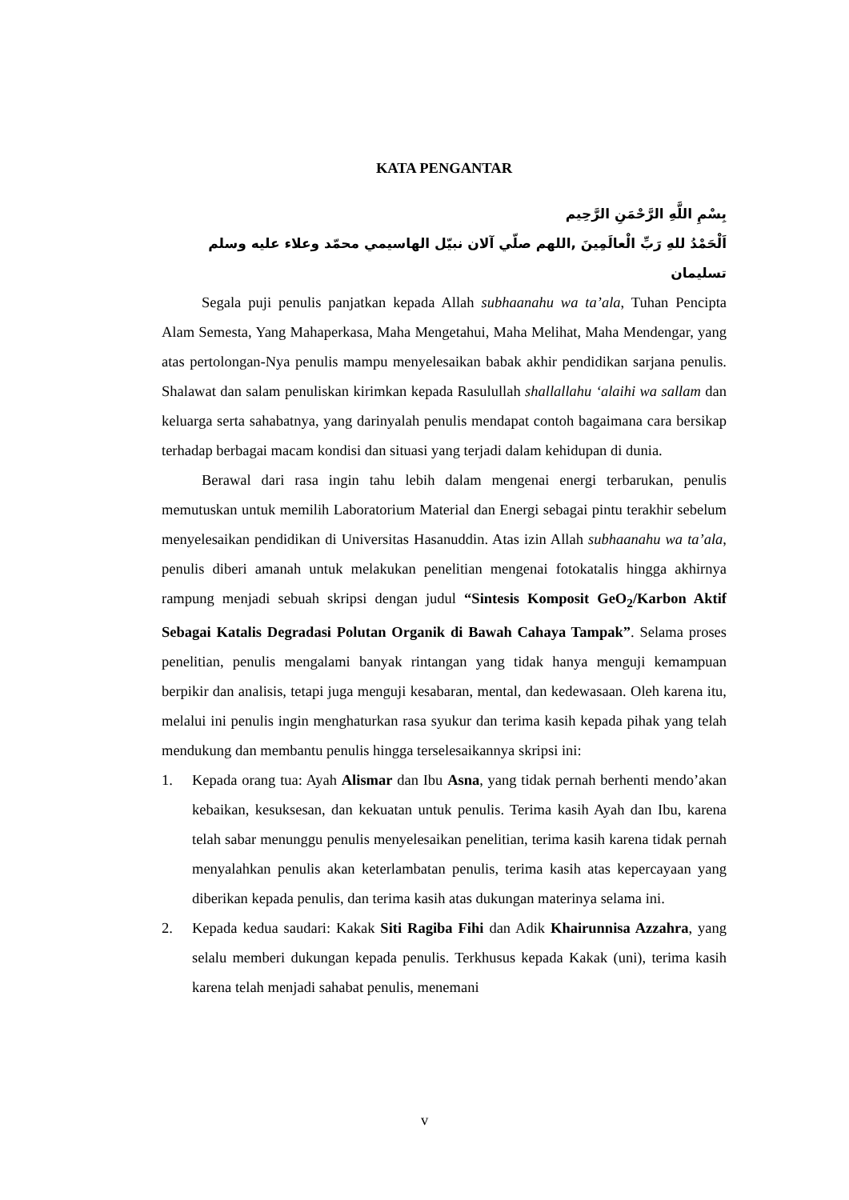KATA PENGANTAR
بِسْمِ اللَّهِ الرَّحْمَنِ الرَّحِيم
اَلْحَمْدُ للهِ رَبِّ الْعالَمِينَ ,اللهم صلّي آلان نبيّل الهاسيمي محمّد وعلاء عليه وسلم تسليمان
Segala puji penulis panjatkan kepada Allah subhaanahu wa ta’ala, Tuhan Pencipta Alam Semesta, Yang Mahaperkasa, Maha Mengetahui, Maha Melihat, Maha Mendengar, yang atas pertolongan-Nya penulis mampu menyelesaikan babak akhir pendidikan sarjana penulis. Shalawat dan salam penuliskan kirimkan kepada Rasulullah shallallahu ‘alaihi wa sallam dan keluarga serta sahabatnya, yang darinyalah penulis mendapat contoh bagaimana cara bersikap terhadap berbagai macam kondisi dan situasi yang terjadi dalam kehidupan di dunia.
Berawal dari rasa ingin tahu lebih dalam mengenai energi terbarukan, penulis memutuskan untuk memilih Laboratorium Material dan Energi sebagai pintu terakhir sebelum menyelesaikan pendidikan di Universitas Hasanuddin. Atas izin Allah subhaanahu wa ta’ala, penulis diberi amanah untuk melakukan penelitian mengenai fotokatalis hingga akhirnya rampung menjadi sebuah skripsi dengan judul “Sintesis Komposit GeO<sub>2</sub>/Karbon Aktif Sebagai Katalis Degradasi Polutan Organik di Bawah Cahaya Tampak”. Selama proses penelitian, penulis mengalami banyak rintangan yang tidak hanya menguji kemampuan berpikir dan analisis, tetapi juga menguji kesabaran, mental, dan kedewasaan. Oleh karena itu, melalui ini penulis ingin menghaturkan rasa syukur dan terima kasih kepada pihak yang telah mendukung dan membantu penulis hingga terselesaikannya skripsi ini:
1. Kepada orang tua: Ayah Alismar dan Ibu Asna, yang tidak pernah berhenti mendo’akan kebaikan, kesuksesan, dan kekuatan untuk penulis. Terima kasih Ayah dan Ibu, karena telah sabar menunggu penulis menyelesaikan penelitian, terima kasih karena tidak pernah menyalahkan penulis akan keterlambatan penulis, terima kasih atas kepercayaan yang diberikan kepada penulis, dan terima kasih atas dukungan materinya selama ini.
2. Kepada kedua saudari: Kakak Siti Ragiba Fihi dan Adik Khairunnisa Azzahra, yang selalu memberi dukungan kepada penulis. Terkhusus kepada Kakak (uni), terima kasih karena telah menjadi sahabat penulis, menemani
v